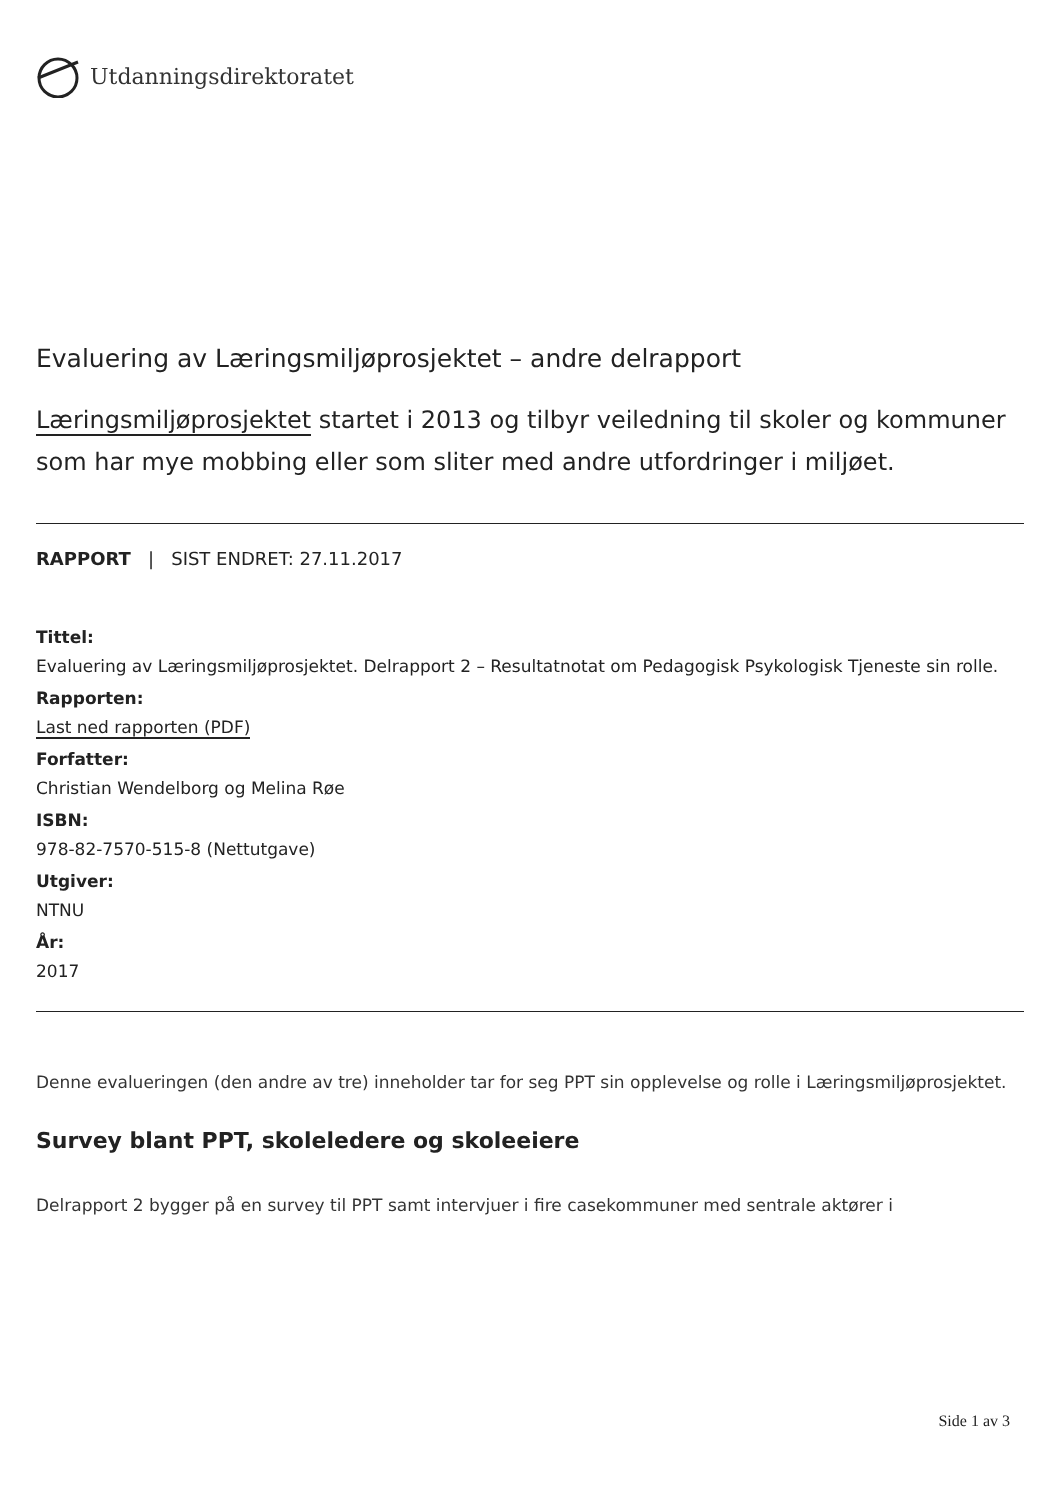Utdanningsdirektoratet
Evaluering av Læringsmiljøprosjektet – andre delrapport
Læringsmiljøprosjektet startet i 2013 og tilbyr veiledning til skoler og kommuner som har mye mobbing eller som sliter med andre utfordringer i miljøet.
RAPPORT | SIST ENDRET: 27.11.2017
Tittel:
Evaluering av Læringsmiljøprosjektet. Delrapport 2 – Resultatnotat om Pedagogisk Psykologisk Tjeneste sin rolle.
Rapporten:
Last ned rapporten (PDF)
Forfatter:
Christian Wendelborg og Melina Røe
ISBN:
978-82-7570-515-8 (Nettutgave)
Utgiver:
NTNU
År:
2017
Denne evalueringen (den andre av tre) inneholder tar for seg PPT sin opplevelse og rolle i Læringsmiljøprosjektet.
Survey blant PPT, skoleledere og skoleeiere
Delrapport 2 bygger på en survey til PPT samt intervjuer i fire casekommuner med sentrale aktører i
Side 1 av 3